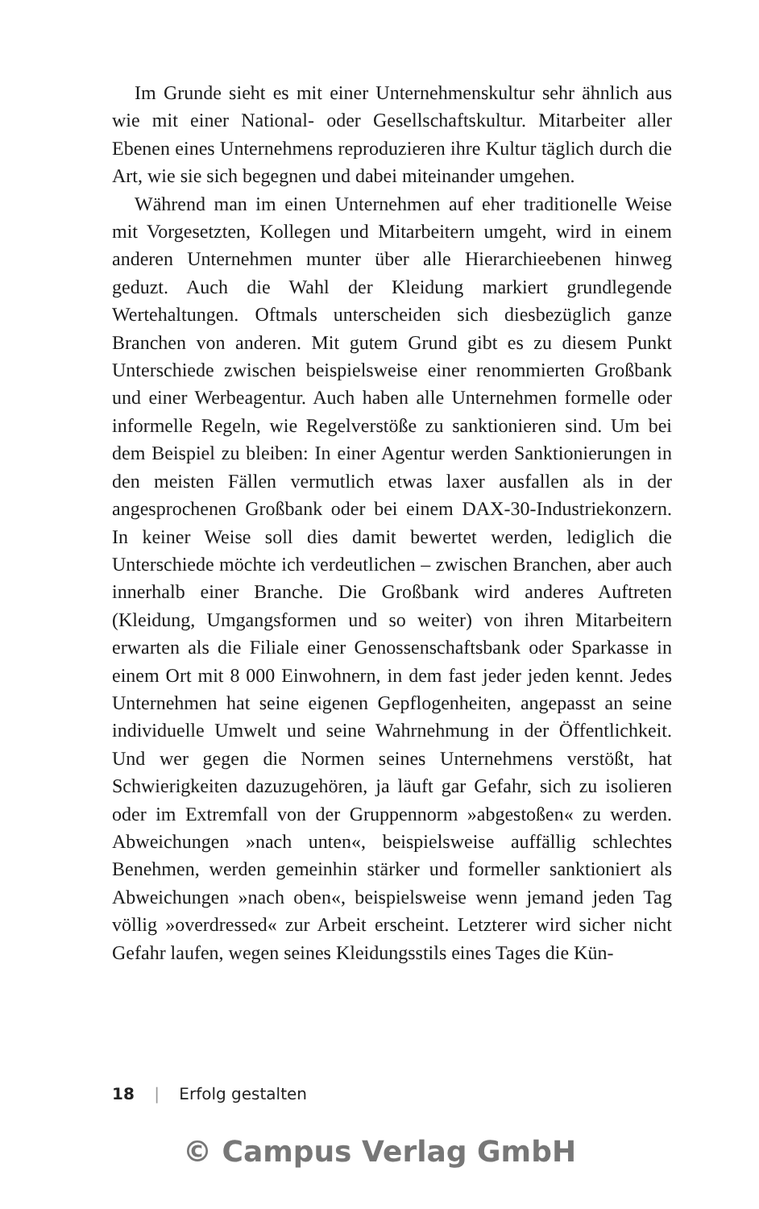Im Grunde sieht es mit einer Unternehmenskultur sehr ähnlich aus wie mit einer National- oder Gesellschaftskultur. Mitarbeiter aller Ebenen eines Unternehmens reproduzieren ihre Kultur täglich durch die Art, wie sie sich begegnen und dabei miteinander umgehen.
Während man im einen Unternehmen auf eher traditionelle Weise mit Vorgesetzten, Kollegen und Mitarbeitern umgeht, wird in einem anderen Unternehmen munter über alle Hierarchieebenen hinweg geduzt. Auch die Wahl der Kleidung markiert grundlegende Wertehaltungen. Oftmals unterscheiden sich diesbezüglich ganze Branchen von anderen. Mit gutem Grund gibt es zu diesem Punkt Unterschiede zwischen beispielsweise einer renommierten Großbank und einer Werbeagentur. Auch haben alle Unternehmen formelle oder informelle Regeln, wie Regelverstöße zu sanktionieren sind. Um bei dem Beispiel zu bleiben: In einer Agentur werden Sanktionierungen in den meisten Fällen vermutlich etwas laxer ausfallen als in der angesprochenen Großbank oder bei einem DAX-30-Industriekonzern. In keiner Weise soll dies damit bewertet werden, lediglich die Unterschiede möchte ich verdeutlichen – zwischen Branchen, aber auch innerhalb einer Branche. Die Großbank wird anderes Auftreten (Kleidung, Umgangsformen und so weiter) von ihren Mitarbeitern erwarten als die Filiale einer Genossenschaftsbank oder Sparkasse in einem Ort mit 8 000 Einwohnern, in dem fast jeder jeden kennt. Jedes Unternehmen hat seine eigenen Gepflogenheiten, angepasst an seine individuelle Umwelt und seine Wahrnehmung in der Öffentlichkeit. Und wer gegen die Normen seines Unternehmens verstößt, hat Schwierigkeiten dazuzugehören, ja läuft gar Gefahr, sich zu isolieren oder im Extremfall von der Gruppennorm »abgestoßen« zu werden. Abweichungen »nach unten«, beispielsweise auffällig schlechtes Benehmen, werden gemeinhin stärker und formeller sanktioniert als Abweichungen »nach oben«, beispielsweise wenn jemand jeden Tag völlig »overdressed« zur Arbeit erscheint. Letzterer wird sicher nicht Gefahr laufen, wegen seines Kleidungsstils eines Tages die Kün-
18 | Erfolg gestalten
© Campus Verlag GmbH